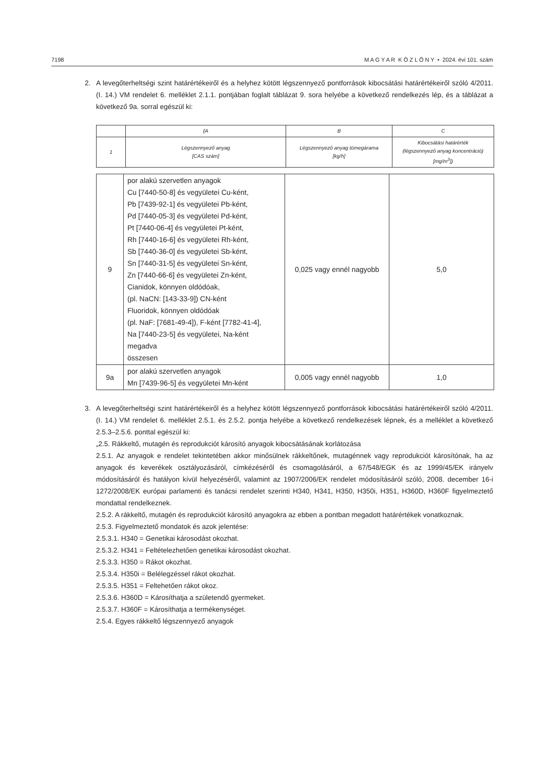7198 M A G Y A R K Ö Z L Ö N Y • 2024. évi 101. szám
2. A levegőterheltségi szint határértékeiről és a helyhez kötött légszennyező pontforrások kibocsátási határértékeiről szóló 4/2011. (I. 14.) VM rendelet 6. melléklet 2.1.1. pontjában foglalt táblázat 9. sora helyébe a következő rendelkezés lép, és a táblázat a következő 9a. sorral egészül ki:
| | (A | B | C |
| 1 | Légszennyező anyag [CAS szám] | Légszennyező anyag tömegárama [kg/h] | Kibocsátási határérték (légszennyező anyag koncentráció) [mg/m<sup>3</sup>]) |
| 9 | por alakú szervetlen anyagok Cu [7440-50-8] és vegyületei Cu-ként, Pb [7439-92-1] és vegyületei Pb-ként, Pd [7440-05-3] és vegyületei Pd-ként, Pt [7440-06-4] és vegyületei Pt-ként, Rh [7440-16-6] és vegyületei Rh-ként, Sb [7440-36-0] és vegyületei Sb-ként, Sn [7440-31-5] és vegyületei Sn-ként, Zn [7440-66-6] és vegyületei Zn-ként, Cianidok, könnyen oldódóak, (pl. NaCN: [143-33-9]) CN-ként Fluoridok, könnyen oldódóak (pl. NaF: [7681-49-4]), F-ként [7782-41-4], Na [7440-23-5] és vegyületei, Na-ként megadva összesen | 0,025 vagy ennél nagyobb | 5,0 |
| 9a | por alakú szervetlen anyagok Mn [7439-96-5] és vegyületei Mn-ként | 0,005 vagy ennél nagyobb | 1,0 |
3. A levegőterheltségi szint határértékeiről és a helyhez kötött légszennyező pontforrások kibocsátási határértékeiről szóló 4/2011. (I. 14.) VM rendelet 6. melléklet 2.5.1. és 2.5.2. pontja helyébe a következő rendelkezések lépnek, és a melléklet a következő 2.5.3–2.5.6. ponttal egészül ki:
„2.5. Rákkeltő, mutagén és reprodukciót károsító anyagok kibocsátásának korlátozása
2.5.1. Az anyagok e rendelet tekintetében akkor minősülnek rákkeltőnek, mutagénnek vagy reprodukciót károsítónak, ha az anyagok és keverékek osztályozásáról, címkézéséről és csomagolásáról, a 67/548/EGK és az 1999/45/EK irányelv módosításáról és hatályon kívül helyezéséről, valamint az 1907/2006/EK rendelet módosításáról szóló, 2008. december 16-i 1272/2008/EK európai parlamenti és tanácsi rendelet szerinti H340, H341, H350, H350i, H351, H360D, H360F figyelmeztető mondattal rendelkeznek.
2.5.2. A rákkeltő, mutagén és reprodukciót károsító anyagokra az ebben a pontban megadott határértékek vonatkoznak.
2.5.3. Figyelmeztető mondatok és azok jelentése:
2.5.3.1. H340 = Genetikai károsodást okozhat.
2.5.3.2. H341 = Feltételezhetően genetikai károsodást okozhat.
2.5.3.3. H350 = Rákot okozhat.
2.5.3.4. H350i = Belélegzéssel rákot okozhat.
2.5.3.5. H351 = Feltehetően rákot okoz.
2.5.3.6. H360D = Károsíthatja a születendő gyermeket.
2.5.3.7. H360F = Károsíthatja a termékenységet.
2.5.4. Egyes rákkeltő légszennyező anyagok